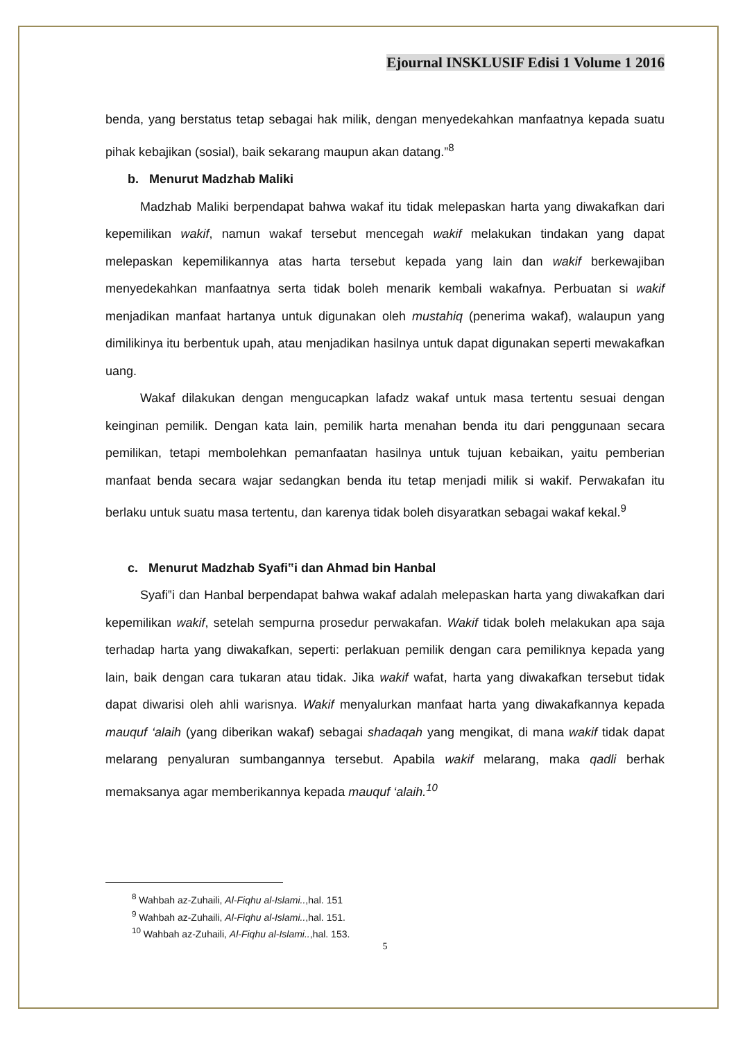Ejournal INSKLUSIF Edisi 1 Volume 1 2016
benda, yang berstatus tetap sebagai hak milik, dengan menyedekahkan manfaatnya kepada suatu pihak kebajikan (sosial), baik sekarang maupun akan datang.”<sup>8</sup>
b. Menurut Madzhab Maliki
Madzhab Maliki berpendapat bahwa wakaf itu tidak melepaskan harta yang diwakafkan dari kepemilikan wakif, namun wakaf tersebut mencegah wakif melakukan tindakan yang dapat melepaskan kepemilikannya atas harta tersebut kepada yang lain dan wakif berkewajiban menyedekahkan manfaatnya serta tidak boleh menarik kembali wakafnya. Perbuatan si wakif menjadikan manfaat hartanya untuk digunakan oleh mustahiq (penerima wakaf), walaupun yang dimilikinya itu berbentuk upah, atau menjadikan hasilnya untuk dapat digunakan seperti mewakafkan uang.
Wakaf dilakukan dengan mengucapkan lafadz wakaf untuk masa tertentu sesuai dengan keinginan pemilik. Dengan kata lain, pemilik harta menahan benda itu dari penggunaan secara pemilikan, tetapi membolehkan pemanfaatan hasilnya untuk tujuan kebaikan, yaitu pemberian manfaat benda secara wajar sedangkan benda itu tetap menjadi milik si wakif. Perwakafan itu berlaku untuk suatu masa tertentu, dan karenya tidak boleh disyaratkan sebagai wakaf kekal.<sup>9</sup>
c. Menurut Madzhab Syafi‟i dan Ahmad bin Hanbal
Syafi‟i dan Hanbal berpendapat bahwa wakaf adalah melepaskan harta yang diwakafkan dari kepemilikan wakif, setelah sempurna prosedur perwakafan. Wakif tidak boleh melakukan apa saja terhadap harta yang diwakafkan, seperti: perlakuan pemilik dengan cara pemiliknya kepada yang lain, baik dengan cara tukaran atau tidak. Jika wakif wafat, harta yang diwakafkan tersebut tidak dapat diwarisi oleh ahli warisnya. Wakif menyalurkan manfaat harta yang diwakafkannya kepada mauquf ‘alaih (yang diberikan wakaf) sebagai shadaqah yang mengikat, di mana wakif tidak dapat melarang penyaluran sumbangannya tersebut. Apabila wakif melarang, maka qadli berhak memaksanya agar memberikannya kepada mauquf ‘alaih.<sup>10</sup>
<sup>8</sup> Wahbah az-Zuhaili, Al-Fiqhu al-Islami..,hal. 151
<sup>9</sup> Wahbah az-Zuhaili, Al-Fiqhu al-Islami..,hal. 151.
<sup>10</sup> Wahbah az-Zuhaili, Al-Fiqhu al-Islami..,hal. 153.
5